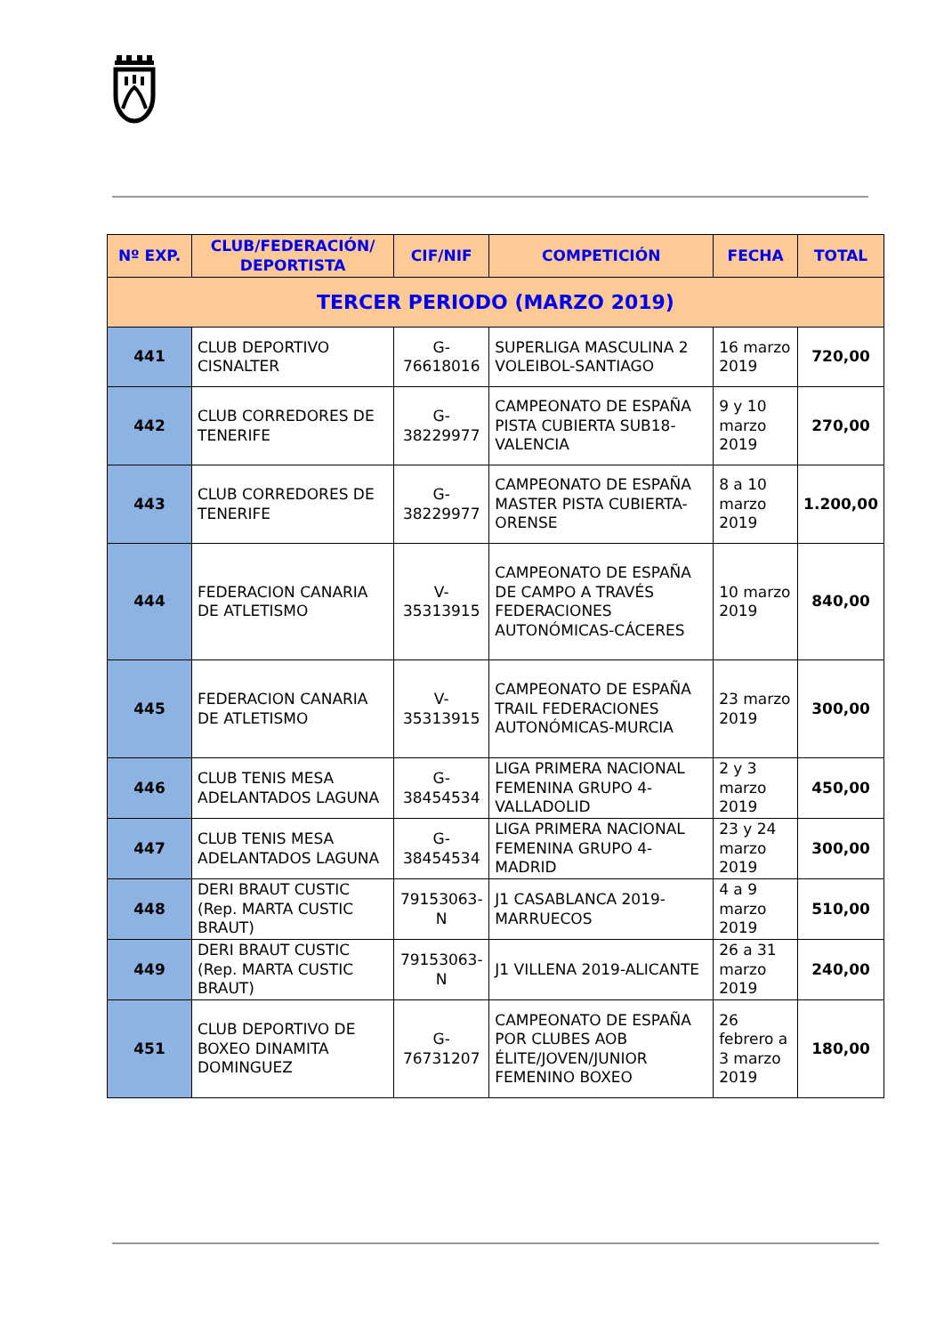| Nº EXP. | CLUB/FEDERACIÓN/ DEPORTISTA | CIF/NIF | COMPETICIÓN | FECHA | TOTAL |
| --- | --- | --- | --- | --- | --- |
| TERCER PERIODO (MARZO 2019) | | | | | |
| 441 | CLUB DEPORTIVO CISNALTER | G-76618016 | SUPERLIGA MASCULINA 2 VOLEIBOL-SANTIAGO | 16 marzo 2019 | 720,00 |
| 442 | CLUB CORREDORES DE TENERIFE | G-38229977 | CAMPEONATO DE ESPAÑA PISTA CUBIERTA SUB18-VALENCIA | 9 y 10 marzo 2019 | 270,00 |
| 443 | CLUB CORREDORES DE TENERIFE | G-38229977 | CAMPEONATO DE ESPAÑA MASTER PISTA CUBIERTA-ORENSE | 8 a 10 marzo 2019 | 1.200,00 |
| 444 | FEDERACION CANARIA DE ATLETISMO | V-35313915 | CAMPEONATO DE ESPAÑA DE CAMPO A TRAVÉS FEDERACIONES AUTONÓMICAS-CÁCERES | 10 marzo 2019 | 840,00 |
| 445 | FEDERACION CANARIA DE ATLETISMO | V-35313915 | CAMPEONATO DE ESPAÑA TRAIL FEDERACIONES AUTONÓMICAS-MURCIA | 23 marzo 2019 | 300,00 |
| 446 | CLUB TENIS MESA ADELANTADOS LAGUNA | G-38454534 | LIGA PRIMERA NACIONAL FEMENINA GRUPO 4-VALLADOLID | 2 y 3 marzo 2019 | 450,00 |
| 447 | CLUB TENIS MESA ADELANTADOS LAGUNA | G-38454534 | LIGA PRIMERA NACIONAL FEMENINA GRUPO 4-MADRID | 23 y 24 marzo 2019 | 300,00 |
| 448 | DERI BRAUT CUSTIC (Rep. MARTA CUSTIC BRAUT) | 79153063-N | J1 CASABLANCA 2019-MARRUECOS | 4 a 9 marzo 2019 | 510,00 |
| 449 | DERI BRAUT CUSTIC (Rep. MARTA CUSTIC BRAUT) | 79153063-N | J1 VILLENA 2019-ALICANTE | 26 a 31 marzo 2019 | 240,00 |
| 451 | CLUB DEPORTIVO DE BOXEO DINAMITA DOMINGUEZ | G-76731207 | CAMPEONATO DE ESPAÑA POR CLUBES AOB ÉLITE/JOVEN/JUNIOR FEMENINO BOXEO | 26 febrero a 3 marzo 2019 | 180,00 |